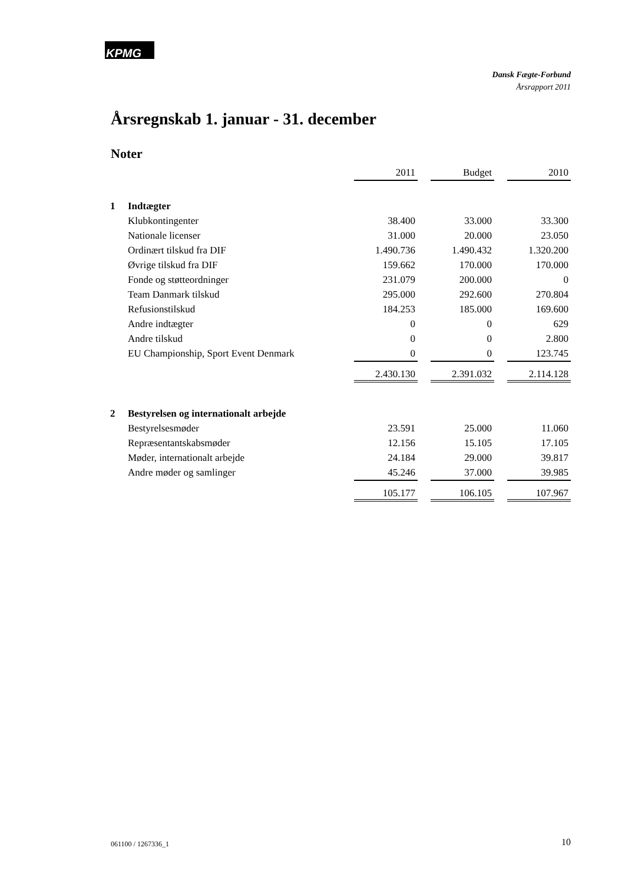KPMG
Dansk Fægte-Forbund
Årsrapport 2011
Årsregnskab 1. januar - 31. december
Noter
| | | 2011 | | Budget | | 2010 |
| 1 | Indtægter | | | | | |
| | Klubkontingenter | 38.400 | | 33.000 | | 33.300 |
| | Nationale licenser | 31.000 | | 20.000 | | 23.050 |
| | Ordinært tilskud fra DIF | 1.490.736 | | 1.490.432 | | 1.320.200 |
| | Øvrige tilskud fra DIF | 159.662 | | 170.000 | | 170.000 |
| | Fonde og støtteordninger | 231.079 | | 200.000 | | 0 |
| | Team Danmark tilskud | 295.000 | | 292.600 | | 270.804 |
| | Refusionstilskud | 184.253 | | 185.000 | | 169.600 |
| | Andre indtægter | 0 | | 0 | | 629 |
| | Andre tilskud | 0 | | 0 | | 2.800 |
| | EU Championship, Sport Event Denmark | 0 | | 0 | | 123.745 |
| | | 2.430.130 | | 2.391.032 | | 2.114.128 |
| 2 | Bestyrelsen og internationalt arbejde | | | | | |
| | Bestyrelsesmøder | 23.591 | | 25.000 | | 11.060 |
| | Repræsentantskabsmøder | 12.156 | | 15.105 | | 17.105 |
| | Møder, internationalt arbejde | 24.184 | | 29.000 | | 39.817 |
| | Andre møder og samlinger | 45.246 | | 37.000 | | 39.985 |
| | | 105.177 | | 106.105 | | 107.967 |
061100 / 1267336_1 10